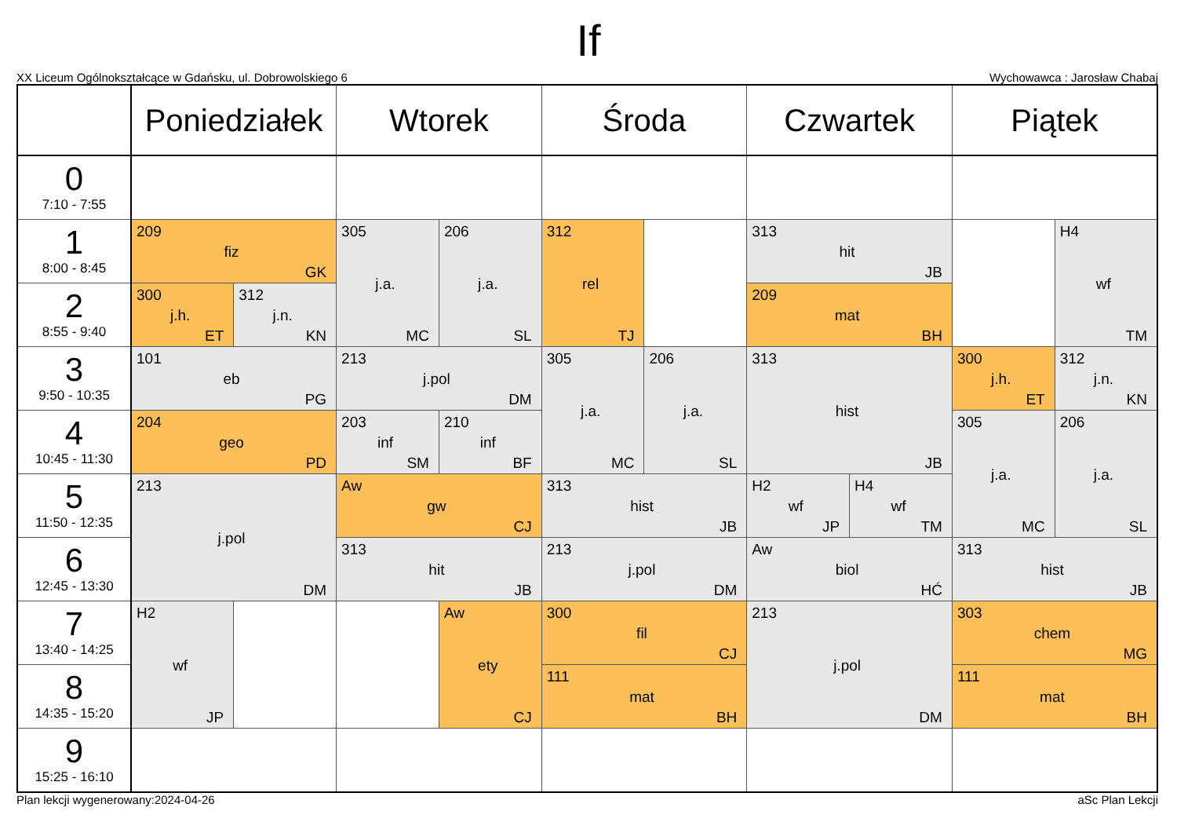If
XX Liceum Ogólnokształcące w Gdańsku, ul. Dobrowolskiego 6 Wychowawca : Jarosław Chabaj
| | Poniedziałek | | Wtorek | | Środa | | Czwartek | | Piątek | |
| --- | --- | --- | --- | --- | --- | --- | --- | --- | --- | --- |
| 0 7:10 - 7:55 | | | | | | | | | | |
| 1 8:00 - 8:45 | 209 fiz GK | | 305 j.a. MC | 206 j.a. SL | 312 rel TJ | | 313 hit JB | | | H4 wf TM |
| 2 8:55 - 9:40 | 300 j.h. ET | 312 j.n. KN | | | | | 209 mat BH | | | |
| 3 9:50 - 10:35 | 101 eb PG | | 213 j.pol DM | | 305 j.a. MC | 206 j.a. SL | 313 hist JB | | 300 j.h. ET | 312 j.n. KN |
| 4 10:45 - 11:30 | 204 geo PD | | 203 inf SM | 210 inf BF | | | | | 305 j.a. MC | 206 j.a. SL |
| 5 11:50 - 12:35 | 213 j.pol DM | | Aw gw CJ | | 313 hist JB | | H2 wf JP | H4 wf TM | | |
| 6 12:45 - 13:30 | | | 313 hit JB | | 213 j.pol DM | | Aw biol HĆ | | 313 hist JB | |
| 7 13:40 - 14:25 | H2 wf JP | | | Aw ety CJ | 300 fil CJ | | 213 j.pol DM | | 303 chem MG | |
| 8 14:35 - 15:20 | | | | | 111 mat BH | | | | 111 mat BH | |
| 9 15:25 - 16:10 | | | | | | | | | | |
Plan lekcji wygenerowany:2024-04-26 aSc Plan Lekcji